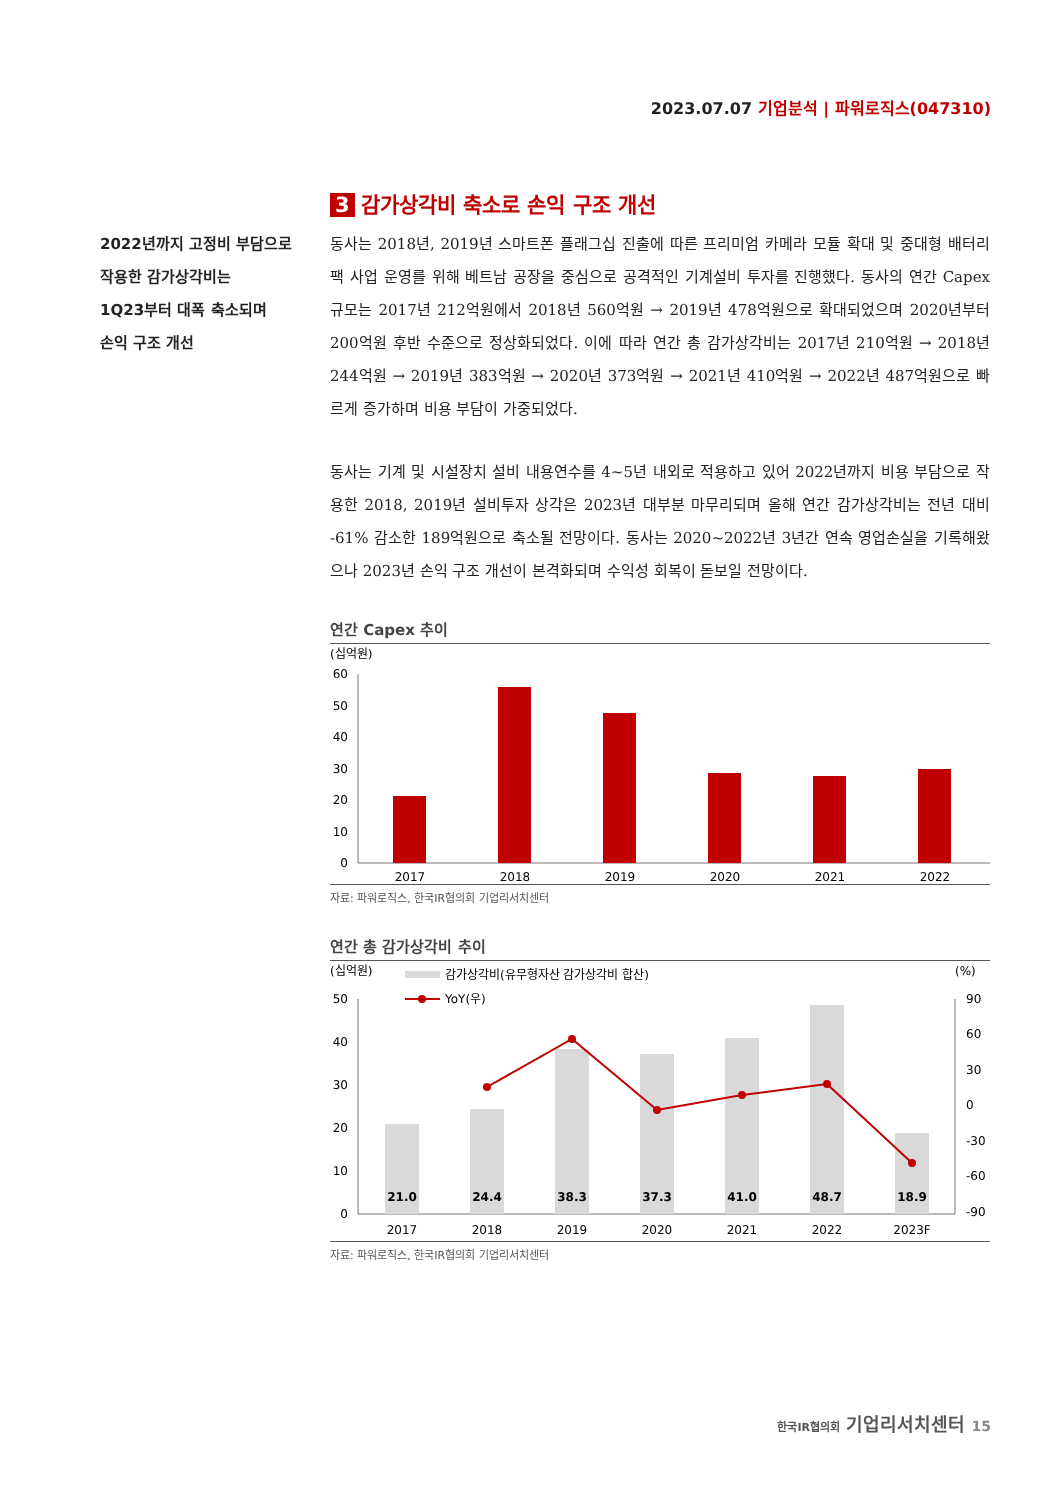2023.07.07 기업분석 | 파워로직스(047310)
2022년까지 고정비 부담으로
작용한 감가상각비는
1Q23부터 대폭 축소되며
손익 구조 개선
3 감가상각비 축소로 손익 구조 개선
동사는 2018년, 2019년 스마트폰 플래그십 진출에 따른 프리미엄 카메라 모듈 확대 및 중대형 배터리팩 사업 운영를 위해 베트남 공장을 중심으로 공격적인 기계설비 투자를 진행했다. 동사의 연간 Capex 규모는 2017년 212억원에서 2018년 560억원 → 2019년 478억원으로 확대되었으며 2020년부터 200억원 후반 수준으로 정상화되었다. 이에 따라 연간 총 감가상각비는 2017년 210억원 → 2018년 244억원 → 2019년 383억원 → 2020년 373억원 → 2021년 410억원 → 2022년 487억원으로 빠르게 증가하며 비용 부담이 가중되었다.
동사는 기계 및 시설장치 설비 내용연수를 4~5년 내외로 적용하고 있어 2022년까지 비용 부담으로 작용한 2018, 2019년 설비투자 상각은 2023년 대부분 마무리되며 올해 연간 감가상각비는 전년 대비 -61% 감소한 189억원으로 축소될 전망이다. 동사는 2020~2022년 3년간 연속 영업손실을 기록해왔으나 2023년 손익 구조 개선이 본격화되며 수익성 회복이 돋보일 전망이다.
연간 Capex 추이
(십억원)
60
50
40
30
20
10
0
2017
2018
2019
2020
2021
2022
자료: 파워로직스, 한국IR협의회 기업리서치센터
연간 총 감가상각비 추이
(십억원)
(%)
감가상각비(유무형자산 감가상각비 합산)
YoY(우)
50
40
30
20
10
0
90
60
30
0
-30
-60
-90
21.0
24.4
38.3
37.3
41.0
48.7
18.9
2017
2018
2019
2020
2021
2022
2023F
자료: 파워로직스, 한국IR협의회 기업리서치센터
한국IR협의회 기업리서치센터 15